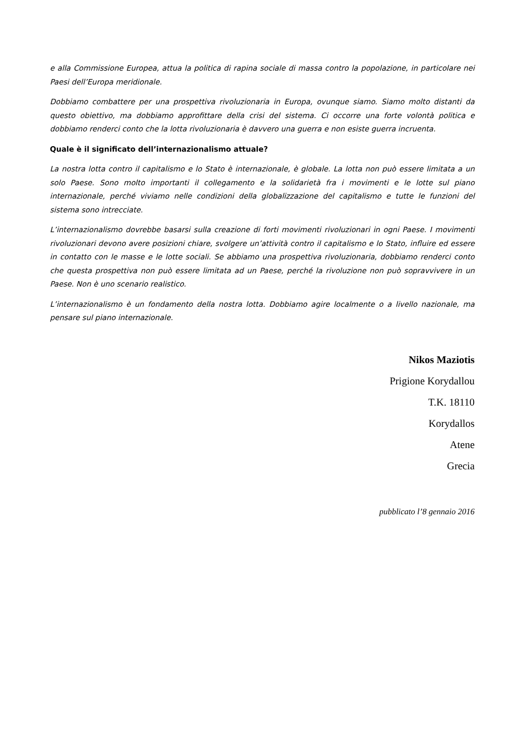e alla Commissione Europea, attua la politica di rapina sociale di massa contro la popolazione, in particolare nei Paesi dell’Europa meridionale.
Dobbiamo combattere per una prospettiva rivoluzionaria in Europa, ovunque siamo. Siamo molto distanti da questo obiettivo, ma dobbiamo approfittare della crisi del sistema. Ci occorre una forte volontà politica e dobbiamo renderci conto che la lotta rivoluzionaria è davvero una guerra e non esiste guerra incruenta.
Quale è il significato dell’internazionalismo attuale?
La nostra lotta contro il capitalismo e lo Stato è internazionale, è globale. La lotta non può essere limitata a un solo Paese. Sono molto importanti il collegamento e la solidarietà fra i movimenti e le lotte sul piano internazionale, perché viviamo nelle condizioni della globalizzazione del capitalismo e tutte le funzioni del sistema sono intrecciate.
L’internazionalismo dovrebbe basarsi sulla creazione di forti movimenti rivoluzionari in ogni Paese. I movimenti rivoluzionari devono avere posizioni chiare, svolgere un’attività contro il capitalismo e lo Stato, influire ed essere in contatto con le masse e le lotte sociali. Se abbiamo una prospettiva rivoluzionaria, dobbiamo renderci conto che questa prospettiva non può essere limitata ad un Paese, perché la rivoluzione non può sopravvivere in un Paese. Non è uno scenario realistico.
L’internazionalismo è un fondamento della nostra lotta. Dobbiamo agire localmente o a livello nazionale, ma pensare sul piano internazionale.
Nikos Maziotis
Prigione Korydallou
T.K. 18110
Korydallos
Atene
Grecia
pubblicato l’8 gennaio 2016